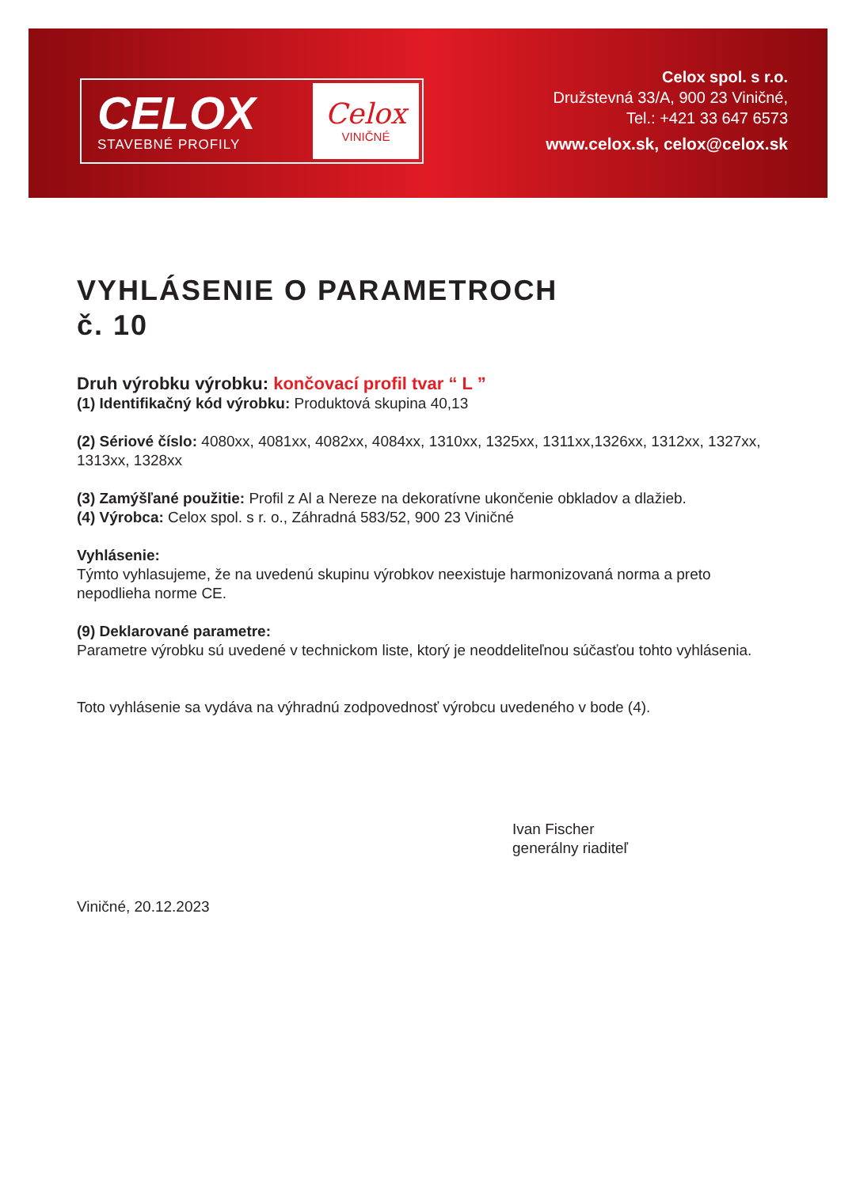CELOX
STAVEBNÉ PROFILY
Celox
VINIČNÉ
Celox spol. s r.o.
Družstevná 33/A, 900 23 Viničné,
Tel.: +421 33 647 6573
www.celox.sk, celox@celox.sk
VYHLÁSENIE O PARAMETROCH
č. 10
Druh výrobku výrobku: končovací profil tvar “ L ”
(1) Identifikačný kód výrobku: Produktová skupina 40,13
(2) Sériové číslo: 4080xx, 4081xx, 4082xx, 4084xx, 1310xx, 1325xx, 1311xx,1326xx, 1312xx, 1327xx, 1313xx, 1328xx
(3) Zamýšľané použitie: Profil z Al a Nereze na dekoratívne ukončenie obkladov a dlažieb.
(4) Výrobca: Celox spol. s r. o., Záhradná 583/52, 900 23 Viničné
Vyhlásenie:
Týmto vyhlasujeme, že na uvedenú skupinu výrobkov neexistuje harmonizovaná norma a preto nepodlieha norme CE.
(9) Deklarované parametre:
Parametre výrobku sú uvedené v technickom liste, ktorý je neoddeliteľnou súčasťou tohto vyhlásenia.
Toto vyhlásenie sa vydáva na výhradnú zodpovednosť výrobcu uvedeného v bode (4).
Ivan Fischer
generálny riaditeľ
Viničné, 20.12.2023